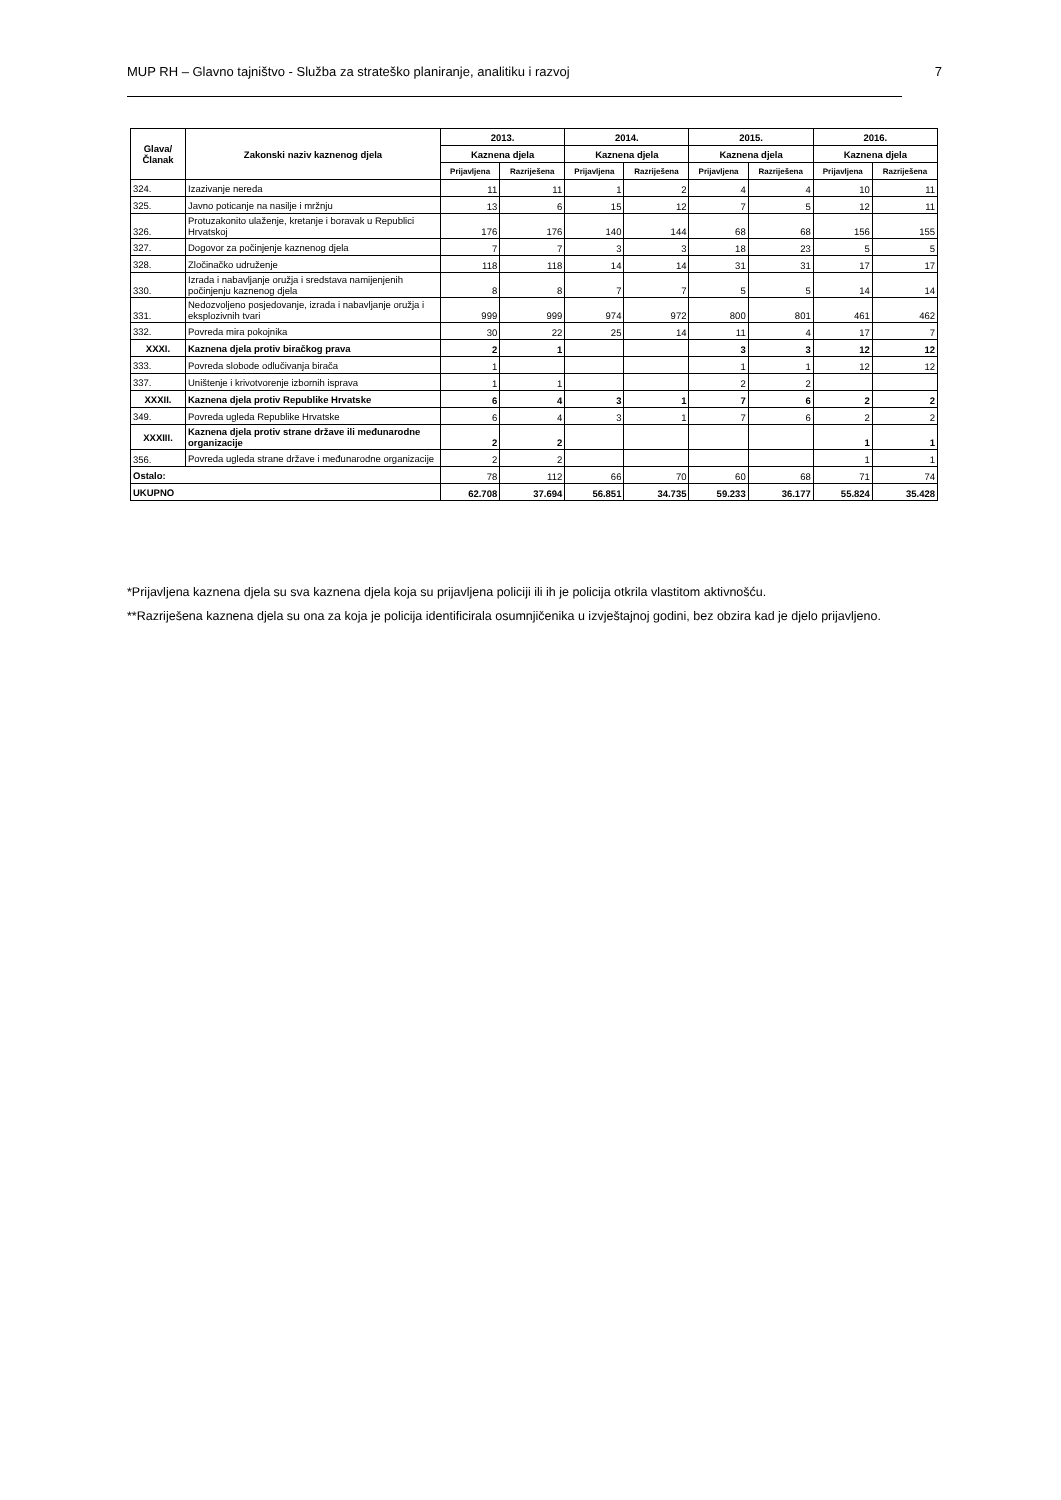MUP RH – Glavno tajništvo - Služba za strateško planiranje, analitiku i razvoj 7
| Glava/ Članak | Zakonski naziv kaznenog djela | 2013. | | 2014. | | 2015. | | 2016. | |
| --- | --- | --- | --- | --- | --- | --- | --- | --- | --- |
| | | Kaznena djela | | Kaznena djela | | Kaznena djela | | Kaznena djela | |
| | | Prijavljena | Razriješena | Prijavljena | Razriješena | Prijavljena | Razriješena | Prijavljena | Razriješena |
| 324. | Izazivanje nereda | 11 | 11 | 1 | 2 | 4 | 4 | 10 | 11 |
| 325. | Javno poticanje na nasilje i mržnju | 13 | 6 | 15 | 12 | 7 | 5 | 12 | 11 |
| 326. | Protuzakonito ulaženje, kretanje i boravak u Republici Hrvatskoj | 176 | 176 | 140 | 144 | 68 | 68 | 156 | 155 |
| 327. | Dogovor za počinjenje kaznenog djela | 7 | 7 | 3 | 3 | 18 | 23 | 5 | 5 |
| 328. | Zločinačko udruženje | 118 | 118 | 14 | 14 | 31 | 31 | 17 | 17 |
| 330. | Izrada i nabavljanje oružja i sredstava namijenjenih počinjenju kaznenog djela | 8 | 8 | 7 | 7 | 5 | 5 | 14 | 14 |
| 331. | Nedozvoljeno posjedovanje, izrada i nabavljanje oružja i eksplozivnih tvari | 999 | 999 | 974 | 972 | 800 | 801 | 461 | 462 |
| 332. | Povreda mira pokojnika | 30 | 22 | 25 | 14 | 11 | 4 | 17 | 7 |
| XXXI. | Kaznena djela protiv biračkog prava | 2 | 1 | | | 3 | 3 | 12 | 12 |
| 333. | Povreda slobode odlučivanja birača | 1 | | | | 1 | 1 | 12 | 12 |
| 337. | Uništenje i krivotvorenje izbornih isprava | 1 | 1 | | | 2 | 2 | | |
| XXXII. | Kaznena djela protiv Republike Hrvatske | 6 | 4 | 3 | 1 | 7 | 6 | 2 | 2 |
| 349. | Povreda ugleda Republike Hrvatske | 6 | 4 | 3 | 1 | 7 | 6 | 2 | 2 |
| XXXIII. | Kaznena djela protiv strane države ili međunarodne organizacije | 2 | 2 | | | | | 1 | 1 |
| 356. | Povreda ugleda strane države i međunarodne organizacije | 2 | 2 | | | | | 1 | 1 |
| Ostalo: | | 78 | 112 | 66 | 70 | 60 | 68 | 71 | 74 |
| UKUPNO | | 62.708 | 37.694 | 56.851 | 34.735 | 59.233 | 36.177 | 55.824 | 35.428 |
*Prijavljena kaznena djela su sva kaznena djela koja su prijavljena policiji ili ih je policija otkrila vlastitom aktivnošću.
**Razriješena kaznena djela su ona za koja je policija identificirala osumnjičenika u izvještajnoj godini, bez obzira kad je djelo prijavljeno.